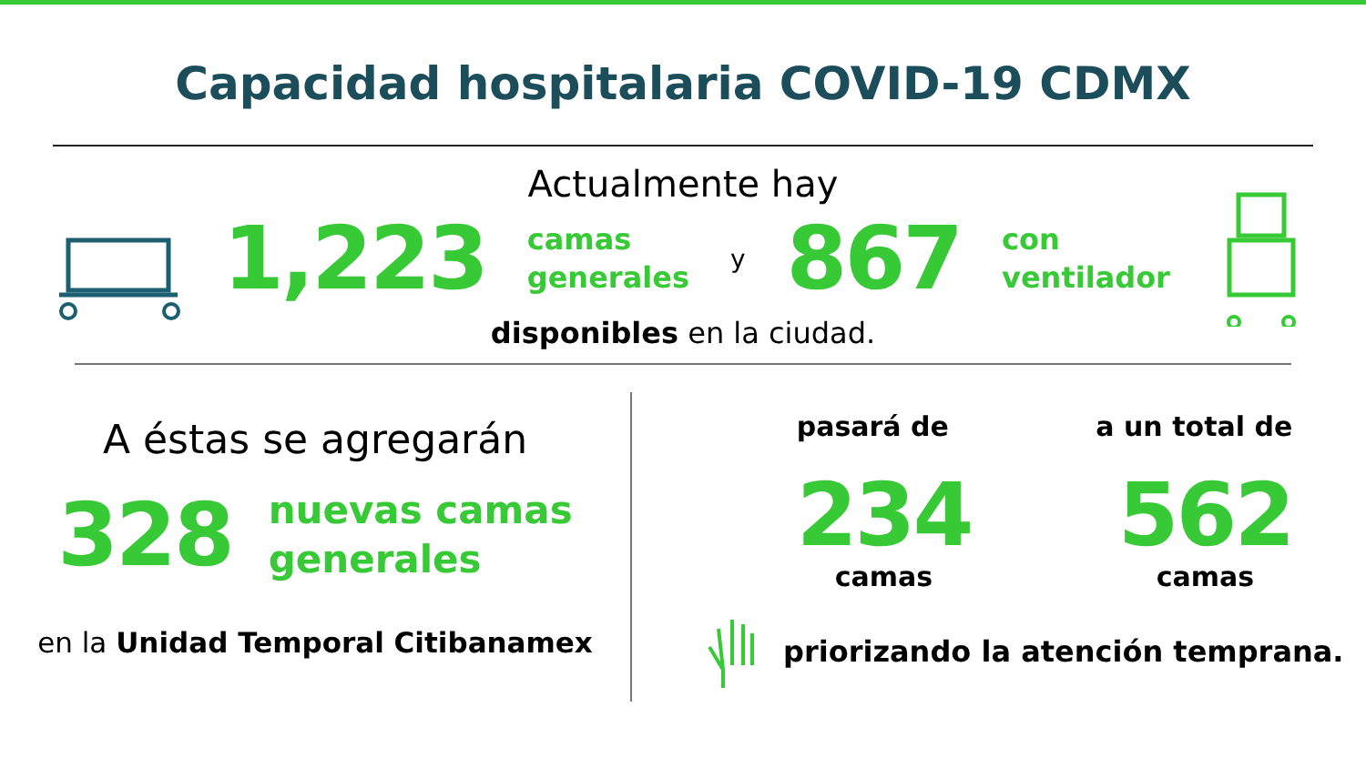Capacidad hospitalaria COVID-19 CDMX
Actualmente hay
1,223 camas
generales y 867 con
ventilador
disponibles en la ciudad.
A éstas se agregarán
328 nuevas camas
generales
en la Unidad Temporal Citibanamex
pasará de a un total de
234
camas
562
camas
priorizando la atención temprana.